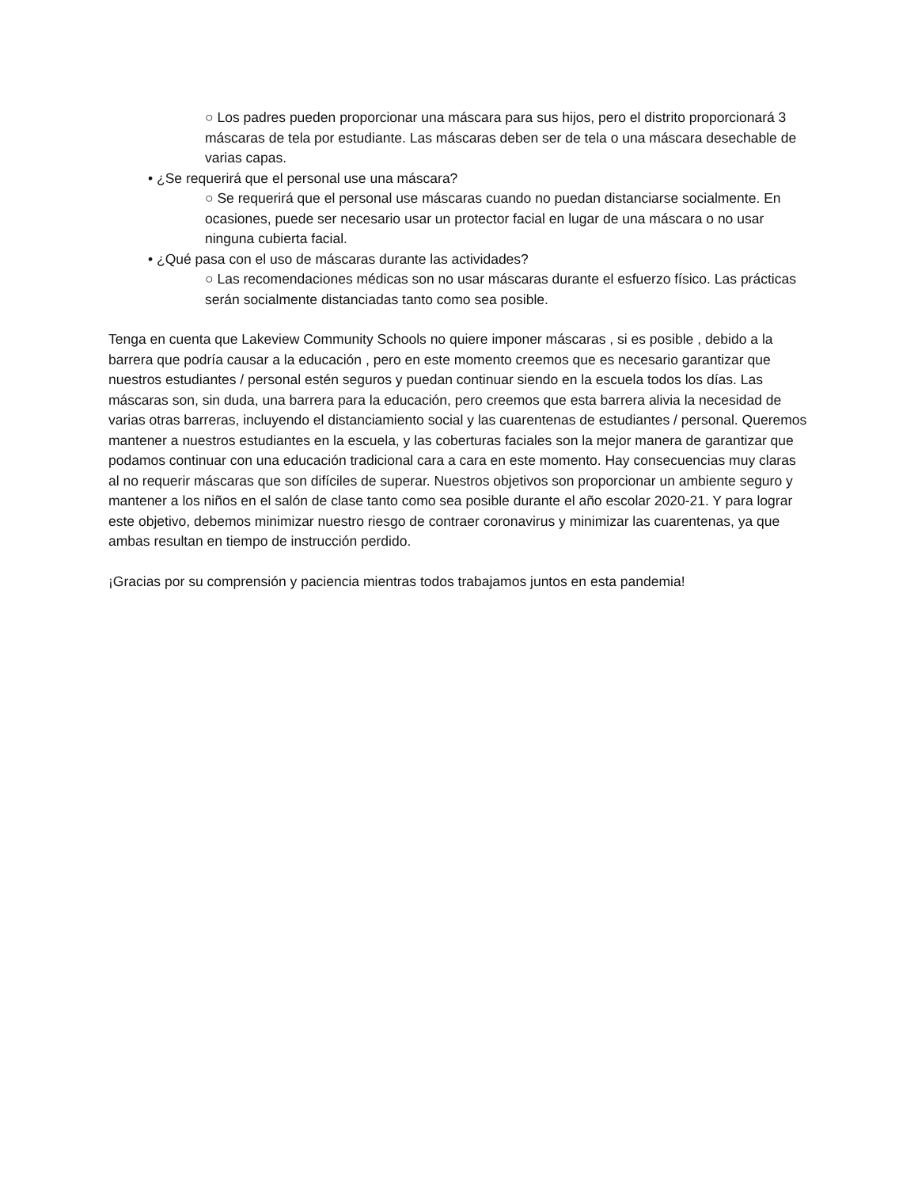○ Los padres pueden proporcionar una máscara para sus hijos, pero el distrito proporcionará 3 máscaras de tela por estudiante. Las máscaras deben ser de tela o una máscara desechable de varias capas.
• ¿Se requerirá que el personal use una máscara?
○ Se requerirá que el personal use máscaras cuando no puedan distanciarse socialmente. En ocasiones, puede ser necesario usar un protector facial en lugar de una máscara o no usar ninguna cubierta facial.
• ¿Qué pasa con el uso de máscaras durante las actividades?
○ Las recomendaciones médicas son no usar máscaras durante el esfuerzo físico. Las prácticas serán socialmente distanciadas tanto como sea posible.
Tenga en cuenta que Lakeview Community Schools no quiere imponer máscaras , si es posible , debido a la barrera que podría causar a la educación , pero en este momento creemos que es necesario garantizar que nuestros estudiantes / personal estén seguros y puedan continuar siendo en la escuela todos los días. Las máscaras son, sin duda, una barrera para la educación, pero creemos que esta barrera alivia la necesidad de varias otras barreras, incluyendo el distanciamiento social y las cuarentenas de estudiantes / personal. Queremos mantener a nuestros estudiantes en la escuela, y las coberturas faciales son la mejor manera de garantizar que podamos continuar con una educación tradicional cara a cara en este momento. Hay consecuencias muy claras al no requerir máscaras que son difíciles de superar. Nuestros objetivos son proporcionar un ambiente seguro y mantener a los niños en el salón de clase tanto como sea posible durante el año escolar 2020-21. Y para lograr este objetivo, debemos minimizar nuestro riesgo de contraer coronavirus y minimizar las cuarentenas, ya que ambas resultan en tiempo de instrucción perdido.
¡Gracias por su comprensión y paciencia mientras todos trabajamos juntos en esta pandemia!